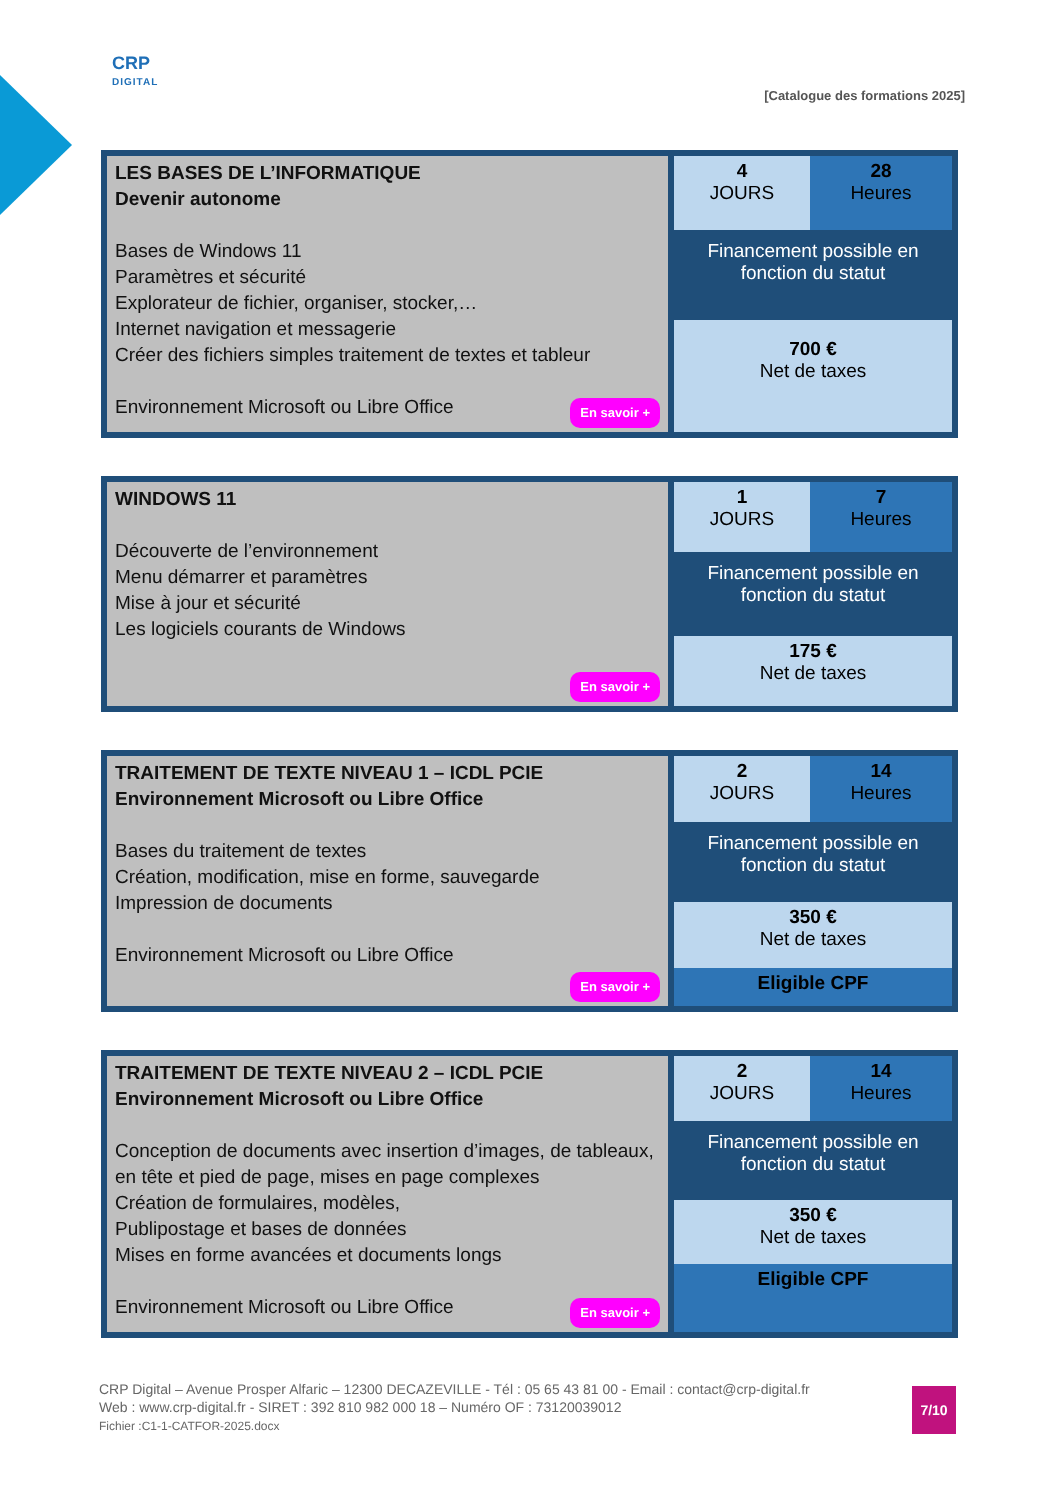CRP
DIGITAL
[Catalogue des formations 2025]
| LES BASES DE L’INFORMATIQUE Devenir autonome Bases de Windows 11 Paramètres et sécurité Explorateur de fichier, organiser, stocker,… Internet navigation et messagerie Créer des fichiers simples traitement de textes et tableur Environnement Microsoft ou Libre Office En savoir + | 4 JOURS | 28 Heures |
| | Financement possible en fonction du statut | |
| | 700 € Net de taxes | |
| WINDOWS 11 Découverte de l’environnement Menu démarrer et paramètres Mise à jour et sécurité Les logiciels courants de Windows En savoir + | 1 JOURS | 7 Heures |
| | Financement possible en fonction du statut | |
| | 175 € Net de taxes | |
| TRAITEMENT DE TEXTE NIVEAU 1 – ICDL PCIE Environnement Microsoft ou Libre Office Bases du traitement de textes Création, modification, mise en forme, sauvegarde Impression de documents Environnement Microsoft ou Libre Office En savoir + | 2 JOURS | 14 Heures |
| | Financement possible en fonction du statut | |
| | 350 € Net de taxes | |
| | Eligible CPF | |
| TRAITEMENT DE TEXTE NIVEAU 2 – ICDL PCIE Environnement Microsoft ou Libre Office Conception de documents avec insertion d’images, de tableaux, en tête et pied de page, mises en page complexes Création de formulaires, modèles, Publipostage et bases de données Mises en forme avancées et documents longs Environnement Microsoft ou Libre Office En savoir + | 2 JOURS | 14 Heures |
| | Financement possible en fonction du statut | |
| | 350 € Net de taxes | |
| | Eligible CPF | |
CRP Digital – Avenue Prosper Alfaric – 12300 DECAZEVILLE - Tél : 05 65 43 81 00 - Email : contact@crp-digital.fr
Web : www.crp-digital.fr - SIRET : 392 810 982 000 18 – Numéro OF : 73120039012
Fichier :C1-1-CATFOR-2025.docx
7/10